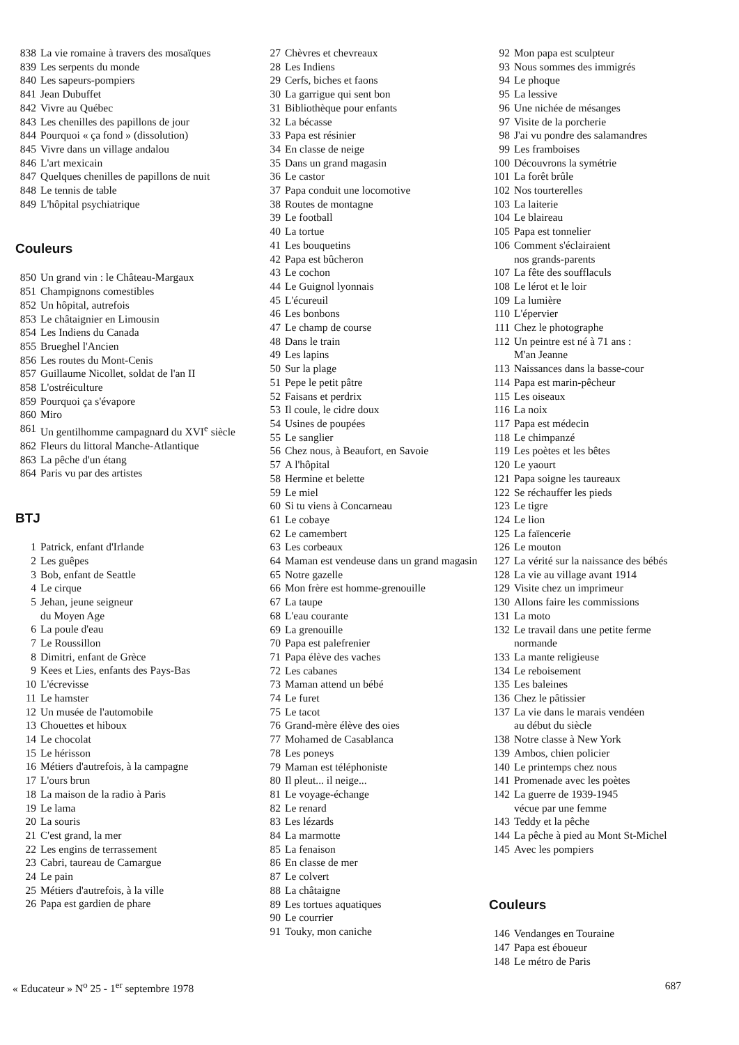838 La vie romaine à travers des mosaïques
839 Les serpents du monde
840 Les sapeurs-pompiers
841 Jean Dubuffet
842 Vivre au Québec
843 Les chenilles des papillons de jour
844 Pourquoi « ça fond » (dissolution)
845 Vivre dans un village andalou
846 L'art mexicain
847 Quelques chenilles de papillons de nuit
848 Le tennis de table
849 L'hôpital psychiatrique
Couleurs
850 Un grand vin : le Château-Margaux
851 Champignons comestibles
852 Un hôpital, autrefois
853 Le châtaignier en Limousin
854 Les Indiens du Canada
855 Brueghel l'Ancien
856 Les routes du Mont-Cenis
857 Guillaume Nicollet, soldat de l'an II
858 L'ostréiculture
859 Pourquoi ça s'évapore
860 Miro
861 Un gentilhomme campagnard du XVI<sup>e</sup> siècle
862 Fleurs du littoral Manche-Atlantique
863 La pêche d'un étang
864 Paris vu par des artistes
BTJ
1 Patrick, enfant d'Irlande
2 Les guêpes
3 Bob, enfant de Seattle
4 Le cirque
5 Jehan, jeune seigneur
du Moyen Age
6 La poule d'eau
7 Le Roussillon
8 Dimitri, enfant de Grèce
9 Kees et Lies, enfants des Pays-Bas
10 L'écrevisse
11 Le hamster
12 Un musée de l'automobile
13 Chouettes et hiboux
14 Le chocolat
15 Le hérisson
16 Métiers d'autrefois, à la campagne
17 L'ours brun
18 La maison de la radio à Paris
19 Le lama
20 La souris
21 C'est grand, la mer
22 Les engins de terrassement
23 Cabri, taureau de Camargue
24 Le pain
25 Métiers d'autrefois, à la ville
26 Papa est gardien de phare
27 Chèvres et chevreaux
28 Les Indiens
29 Cerfs, biches et faons
30 La garrigue qui sent bon
31 Bibliothèque pour enfants
32 La bécasse
33 Papa est résinier
34 En classe de neige
35 Dans un grand magasin
36 Le castor
37 Papa conduit une locomotive
38 Routes de montagne
39 Le football
40 La tortue
41 Les bouquetins
42 Papa est bûcheron
43 Le cochon
44 Le Guignol lyonnais
45 L'écureuil
46 Les bonbons
47 Le champ de course
48 Dans le train
49 Les lapins
50 Sur la plage
51 Pepe le petit pâtre
52 Faisans et perdrix
53 Il coule, le cidre doux
54 Usines de poupées
55 Le sanglier
56 Chez nous, à Beaufort, en Savoie
57 A l'hôpital
58 Hermine et belette
59 Le miel
60 Si tu viens à Concarneau
61 Le cobaye
62 Le camembert
63 Les corbeaux
64 Maman est vendeuse dans un grand magasin
65 Notre gazelle
66 Mon frère est homme-grenouille
67 La taupe
68 L'eau courante
69 La grenouille
70 Papa est palefrenier
71 Papa élève des vaches
72 Les cabanes
73 Maman attend un bébé
74 Le furet
75 Le tacot
76 Grand-mère élève des oies
77 Mohamed de Casablanca
78 Les poneys
79 Maman est téléphoniste
80 Il pleut... il neige...
81 Le voyage-échange
82 Le renard
83 Les lézards
84 La marmotte
85 La fenaison
86 En classe de mer
87 Le colvert
88 La châtaigne
89 Les tortues aquatiques
90 Le courrier
91 Touky, mon caniche
92 Mon papa est sculpteur
93 Nous sommes des immigrés
94 Le phoque
95 La lessive
96 Une nichée de mésanges
97 Visite de la porcherie
98 J'ai vu pondre des salamandres
99 Les framboises
100 Découvrons la symétrie
101 La forêt brûle
102 Nos tourterelles
103 La laiterie
104 Le blaireau
105 Papa est tonnelier
106 Comment s'éclairaient
nos grands-parents
107 La fête des soufflaculs
108 Le lérot et le loir
109 La lumière
110 L'épervier
111 Chez le photographe
112 Un peintre est né à 71 ans :
M'an Jeanne
113 Naissances dans la basse-cour
114 Papa est marin-pêcheur
115 Les oiseaux
116 La noix
117 Papa est médecin
118 Le chimpanzé
119 Les poètes et les bêtes
120 Le yaourt
121 Papa soigne les taureaux
122 Se réchauffer les pieds
123 Le tigre
124 Le lion
125 La faïencerie
126 Le mouton
127 La vérité sur la naissance des bébés
128 La vie au village avant 1914
129 Visite chez un imprimeur
130 Allons faire les commissions
131 La moto
132 Le travail dans une petite ferme
normande
133 La mante religieuse
134 Le reboisement
135 Les baleines
136 Chez le pâtissier
137 La vie dans le marais vendéen
au début du siècle
138 Notre classe à New York
139 Ambos, chien policier
140 Le printemps chez nous
141 Promenade avec les poètes
142 La guerre de 1939-1945
vécue par une femme
143 Teddy et la pêche
144 La pêche à pied au Mont St-Michel
145 Avec les pompiers
Couleurs
146 Vendanges en Touraine
147 Papa est éboueur
148 Le métro de Paris
« Educateur » N<sup>o</sup> 25 - 1<sup>er</sup> septembre 1978 687